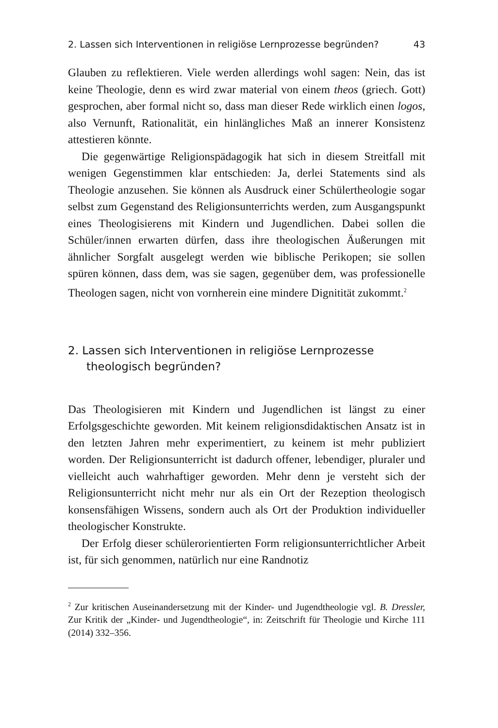2. Lassen sich Interventionen in religiöse Lernprozesse begründen? 43
Glauben zu reflektieren. Viele werden allerdings wohl sagen: Nein, das ist keine Theologie, denn es wird zwar material von einem theos (griech. Gott) gesprochen, aber formal nicht so, dass man dieser Rede wirklich einen logos, also Vernunft, Rationalität, ein hinlängliches Maß an innerer Konsistenz attestieren könnte.
Die gegenwärtige Religionspädagogik hat sich in diesem Streitfall mit wenigen Gegenstimmen klar entschieden: Ja, derlei Statements sind als Theologie anzusehen. Sie können als Ausdruck einer Schülertheologie sogar selbst zum Gegenstand des Religionsunterrichts werden, zum Ausgangspunkt eines Theologisierens mit Kindern und Jugendlichen. Dabei sollen die Schüler/innen erwarten dürfen, dass ihre theologischen Äußerungen mit ähnlicher Sorgfalt ausgelegt werden wie biblische Perikopen; sie sollen spüren können, dass dem, was sie sagen, gegenüber dem, was professionelle Theologen sagen, nicht von vornherein eine mindere Dignitität zukommt.<sup>2</sup>
2. Lassen sich Interventionen in religiöse Lernprozesse theologisch begründen?
Das Theologisieren mit Kindern und Jugendlichen ist längst zu einer Erfolgsgeschichte geworden. Mit keinem religionsdidaktischen Ansatz ist in den letzten Jahren mehr experimentiert, zu keinem ist mehr publiziert worden. Der Religionsunterricht ist dadurch offener, lebendiger, pluraler und vielleicht auch wahrhaftiger geworden. Mehr denn je versteht sich der Religionsunterricht nicht mehr nur als ein Ort der Rezeption theologisch konsensfähigen Wissens, sondern auch als Ort der Produktion individueller theologischer Konstrukte.
Der Erfolg dieser schülerorientierten Form religionsunterrichtlicher Arbeit ist, für sich genommen, natürlich nur eine Randnotiz
<sup>2</sup> Zur kritischen Auseinandersetzung mit der Kinder- und Jugendtheologie vgl. B. Dressler, Zur Kritik der „Kinder- und Jugendtheologie“, in: Zeitschrift für Theologie und Kirche 111 (2014) 332–356.